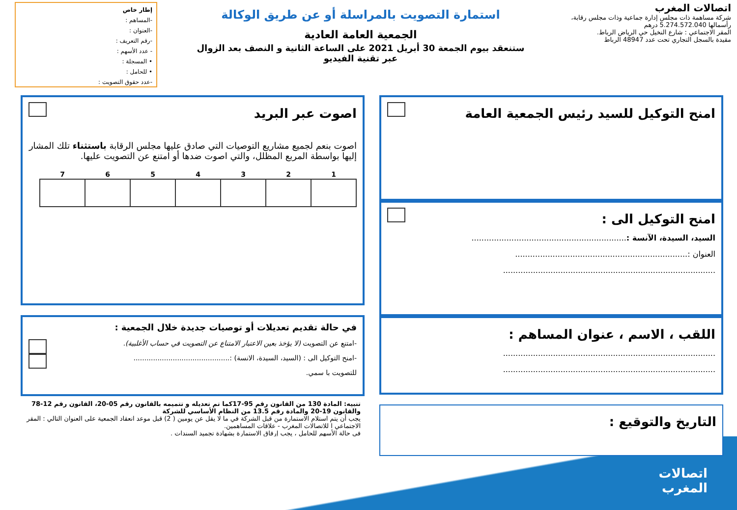اتصالات المغرب
شركة مساهمة ذات مجلس إدارة جماعية وذات مجلس رقابة، رأسمالها 5.274.572.040 درهم
المقر الاجتماعي : شارع النخيل حي الرياض الرباط.
مقيدة بالسجل التجاري تحت عدد 48947 الرباط
استمارة التصويت بالمراسلة أو عن طريق الوكالة
الجمعية العامة العادية
ستنعقد بيوم الجمعة 30 أبريل 2021 على الساعة الثانية و النصف بعد الزوال
عبر تقنية الفيديو
إطار خاص
-المساهم :
-العنوان :
-رقم التعريف :
- عدد الأسهم :
• المسجلة :
• للحامل :
-عدد حقوق التصويت :
امنح التوكيل للسيد رئيس الجمعية العامة
امنح التوكيل الى :
السيد، السيدة، الآنسة :..............................................................
العنوان :.....................................................................
.....................................................................................
اللقب ، الاسم ، عنوان المساهم :
.....................................................................................
.....................................................................................
التاريخ والتوقيع :
اصوت عبر البريد
اصوت بنعم لجميع مشاريع التوصيات التي صادق عليها مجلس الرقابة باستثناء تلك المشار إليها بواسطة المربع المظلل، والتي اصوت ضدها أو امتنع عن التصويت عليها.
| 1 | 2 | 3 | 4 | 5 | 6 | 7 |
| --- | --- | --- | --- | --- | --- | --- |
في حالة تقديم تعديلات أو توصيات جديدة خلال الجمعية :
-امتنع عن التصويت (لا يؤخذ بعين الاعتبار الامتناع عن التصويت في حساب الأغلبية).
-امنح التوكيل الى : (السيد، السيدة، الانسة) :............................................
للتصويت با سمي.
تنبيه: المادة 130 من القانون رقم 95-17كما تم تعديله و تتميمه بالقانون رقم 05-20، القانون رقم 12-78 والقانون 19-20 والمادة رقم 13.5 من النظام الأساسي للشركة
يجب أن يتم استلام الاستمارة من قبل الشركة في ما لا يقل عن يومين ( 2) قبل موعد انعقاد الجمعية على العنوان التالي : المقر الاجتماعي ا للاتصالات المغرب - علاقات المساهمين.
في حالة الأسهم للحامل ، يجب إرفاق الاستمارة بشهادة تجميد السندات .
اتصالات
المغرب